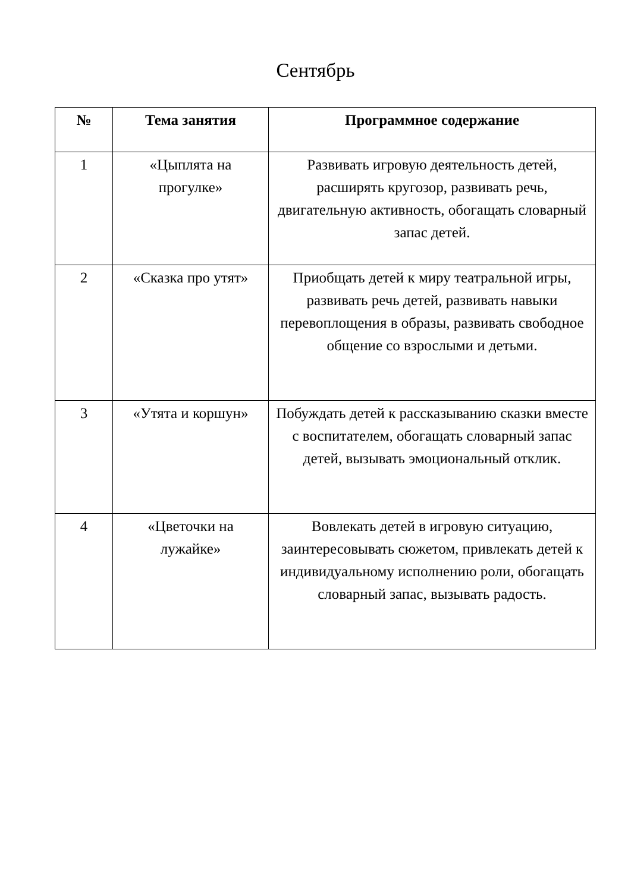Сентябрь
| № | Тема занятия | Программное содержание |
| --- | --- | --- |
| 1 | «Цыплята на прогулке» | Развивать игровую деятельность детей, расширять кругозор, развивать речь, двигательную активность, обогащать словарный запас детей. |
| 2 | «Сказка про утят» | Приобщать детей к миру театральной игры, развивать речь детей, развивать навыки перевоплощения в образы, развивать свободное общение со взрослыми и детьми. |
| 3 | «Утята и коршун» | Побуждать детей к рассказыванию сказки вместе с воспитателем, обогащать словарный запас детей, вызывать эмоциональный отклик. |
| 4 | «Цветочки на лужайке» | Вовлекать детей в игровую ситуацию, заинтересовывать сюжетом, привлекать детей к индивидуальному исполнению роли, обогащать словарный запас, вызывать радость. |